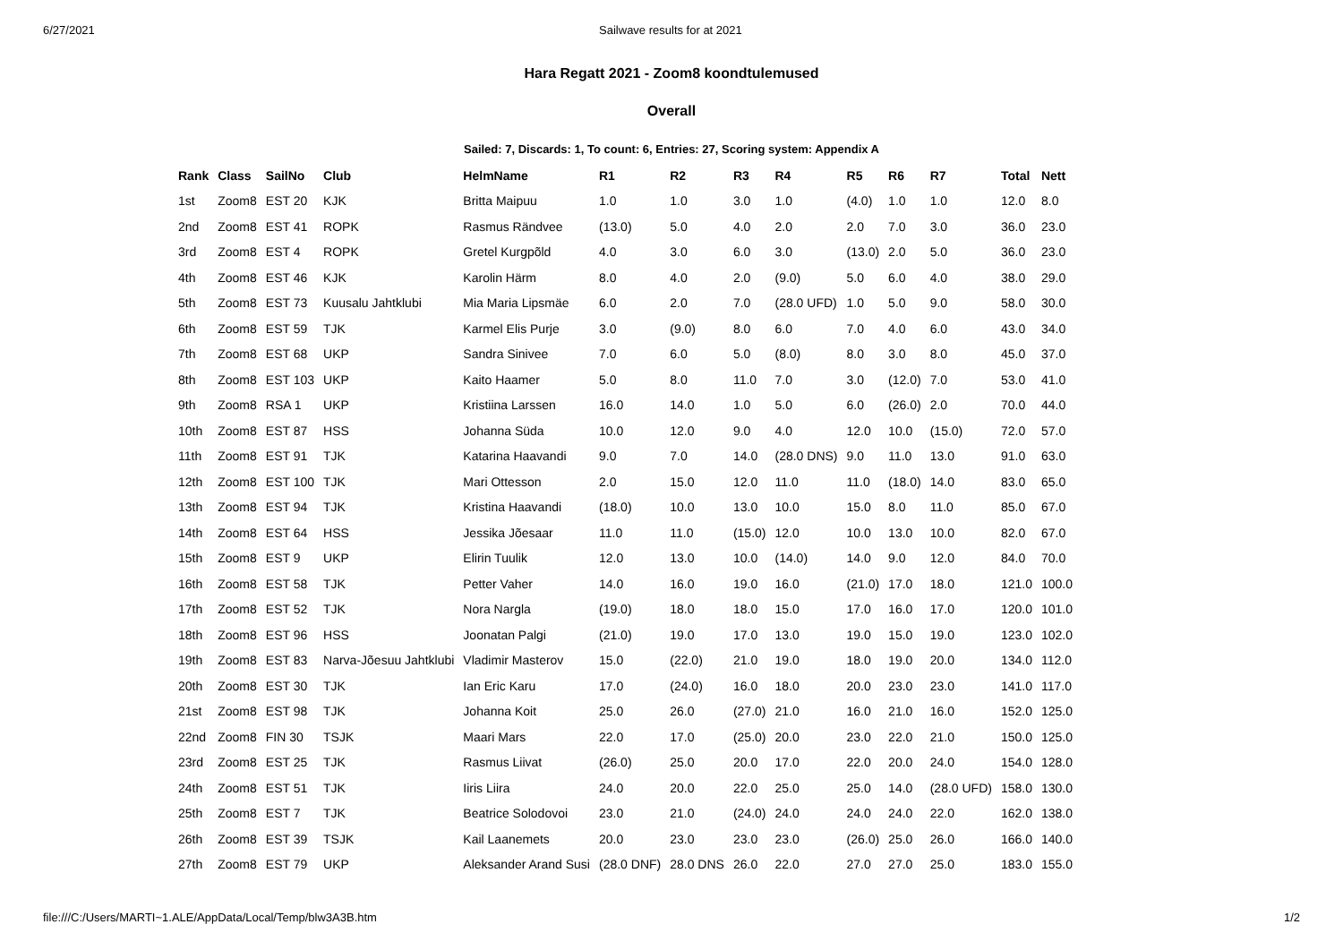6/27/2021 Sailwave results for at 2021
Hara Regatt 2021 - Zoom8 koondtulemused
Overall
Sailed: 7, Discards: 1, To count: 6, Entries: 27, Scoring system: Appendix A
| Rank | Class | SailNo | Club | HelmName | R1 | R2 | R3 | R4 | R5 | R6 | R7 | Total | Nett |
| --- | --- | --- | --- | --- | --- | --- | --- | --- | --- | --- | --- | --- | --- |
| 1st | Zoom8 | EST 20 | KJK | Britta Maipuu | 1.0 | 1.0 | 3.0 | 1.0 | (4.0) | 1.0 | 1.0 | 12.0 | 8.0 |
| 2nd | Zoom8 | EST 41 | ROPK | Rasmus Rändvee | (13.0) | 5.0 | 4.0 | 2.0 | 2.0 | 7.0 | 3.0 | 36.0 | 23.0 |
| 3rd | Zoom8 | EST 4 | ROPK | Gretel Kurgpõld | 4.0 | 3.0 | 6.0 | 3.0 | (13.0) | 2.0 | 5.0 | 36.0 | 23.0 |
| 4th | Zoom8 | EST 46 | KJK | Karolin Härm | 8.0 | 4.0 | 2.0 | (9.0) | 5.0 | 6.0 | 4.0 | 38.0 | 29.0 |
| 5th | Zoom8 | EST 73 | Kuusalu Jahtklubi | Mia Maria Lipsmäe | 6.0 | 2.0 | 7.0 | (28.0 UFD) | 1.0 | 5.0 | 9.0 | 58.0 | 30.0 |
| 6th | Zoom8 | EST 59 | TJK | Karmel Elis Purje | 3.0 | (9.0) | 8.0 | 6.0 | 7.0 | 4.0 | 6.0 | 43.0 | 34.0 |
| 7th | Zoom8 | EST 68 | UKP | Sandra Sinivee | 7.0 | 6.0 | 5.0 | (8.0) | 8.0 | 3.0 | 8.0 | 45.0 | 37.0 |
| 8th | Zoom8 | EST 103 | UKP | Kaito Haamer | 5.0 | 8.0 | 11.0 | 7.0 | 3.0 | (12.0) | 7.0 | 53.0 | 41.0 |
| 9th | Zoom8 | RSA 1 | UKP | Kristiina Larssen | 16.0 | 14.0 | 1.0 | 5.0 | 6.0 | (26.0) | 2.0 | 70.0 | 44.0 |
| 10th | Zoom8 | EST 87 | HSS | Johanna Süda | 10.0 | 12.0 | 9.0 | 4.0 | 12.0 | 10.0 | (15.0) | 72.0 | 57.0 |
| 11th | Zoom8 | EST 91 | TJK | Katarina Haavandi | 9.0 | 7.0 | 14.0 | (28.0 DNS) | 9.0 | 11.0 | 13.0 | 91.0 | 63.0 |
| 12th | Zoom8 | EST 100 | TJK | Mari Ottesson | 2.0 | 15.0 | 12.0 | 11.0 | 11.0 | (18.0) | 14.0 | 83.0 | 65.0 |
| 13th | Zoom8 | EST 94 | TJK | Kristina Haavandi | (18.0) | 10.0 | 13.0 | 10.0 | 15.0 | 8.0 | 11.0 | 85.0 | 67.0 |
| 14th | Zoom8 | EST 64 | HSS | Jessika Jõesaar | 11.0 | 11.0 | (15.0) | 12.0 | 10.0 | 13.0 | 10.0 | 82.0 | 67.0 |
| 15th | Zoom8 | EST 9 | UKP | Elirin Tuulik | 12.0 | 13.0 | 10.0 | (14.0) | 14.0 | 9.0 | 12.0 | 84.0 | 70.0 |
| 16th | Zoom8 | EST 58 | TJK | Petter Vaher | 14.0 | 16.0 | 19.0 | 16.0 | (21.0) | 17.0 | 18.0 | 121.0 | 100.0 |
| 17th | Zoom8 | EST 52 | TJK | Nora Nargla | (19.0) | 18.0 | 18.0 | 15.0 | 17.0 | 16.0 | 17.0 | 120.0 | 101.0 |
| 18th | Zoom8 | EST 96 | HSS | Joonatan Palgi | (21.0) | 19.0 | 17.0 | 13.0 | 19.0 | 15.0 | 19.0 | 123.0 | 102.0 |
| 19th | Zoom8 | EST 83 | Narva-Jõesuu Jahtklubi | Vladimir Masterov | 15.0 | (22.0) | 21.0 | 19.0 | 18.0 | 19.0 | 20.0 | 134.0 | 112.0 |
| 20th | Zoom8 | EST 30 | TJK | Ian Eric Karu | 17.0 | (24.0) | 16.0 | 18.0 | 20.0 | 23.0 | 23.0 | 141.0 | 117.0 |
| 21st | Zoom8 | EST 98 | TJK | Johanna Koit | 25.0 | 26.0 | (27.0) | 21.0 | 16.0 | 21.0 | 16.0 | 152.0 | 125.0 |
| 22nd | Zoom8 | FIN 30 | TSJK | Maari Mars | 22.0 | 17.0 | (25.0) | 20.0 | 23.0 | 22.0 | 21.0 | 150.0 | 125.0 |
| 23rd | Zoom8 | EST 25 | TJK | Rasmus Liivat | (26.0) | 25.0 | 20.0 | 17.0 | 22.0 | 20.0 | 24.0 | 154.0 | 128.0 |
| 24th | Zoom8 | EST 51 | TJK | Iiris Liira | 24.0 | 20.0 | 22.0 | 25.0 | 25.0 | 14.0 | (28.0 UFD) | 158.0 | 130.0 |
| 25th | Zoom8 | EST 7 | TJK | Beatrice Solodovoi | 23.0 | 21.0 | (24.0) | 24.0 | 24.0 | 24.0 | 22.0 | 162.0 | 138.0 |
| 26th | Zoom8 | EST 39 | TSJK | Kail Laanemets | 20.0 | 23.0 | 23.0 | 23.0 | (26.0) | 25.0 | 26.0 | 166.0 | 140.0 |
| 27th | Zoom8 | EST 79 | UKP | Aleksander Arand Susi | (28.0 DNF) | 28.0 DNS | 26.0 | 22.0 | 27.0 | 27.0 | 25.0 | 183.0 | 155.0 |
file:///C:/Users/MARTI~1.ALE/AppData/Local/Temp/blw3A3B.htm 1/2